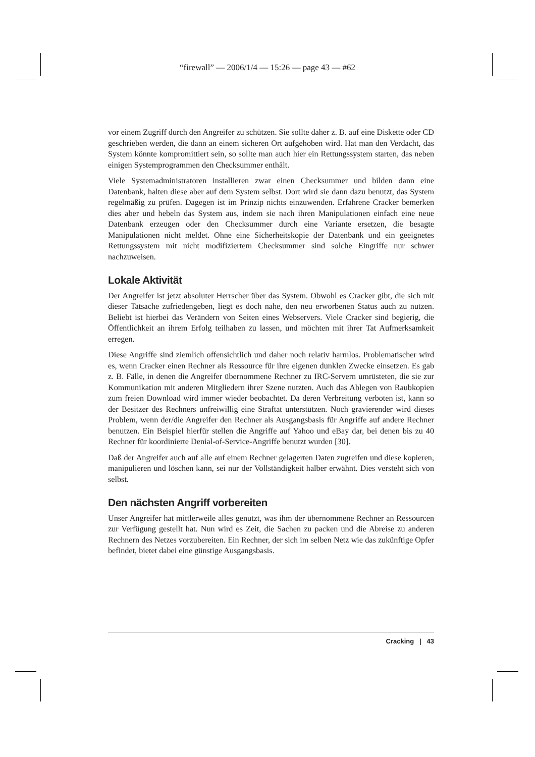“firewall” — 2006/1/4 — 15:26 — page 43 — #62
vor einem Zugriff durch den Angreifer zu schützen. Sie sollte daher z. B. auf eine Diskette oder CD geschrieben werden, die dann an einem sicheren Ort aufgehoben wird. Hat man den Verdacht, das System könnte kompromittiert sein, so sollte man auch hier ein Rettungssystem starten, das neben einigen Systemprogrammen den Checksummer enthält.
Viele Systemadministratoren installieren zwar einen Checksummer und bilden dann eine Datenbank, halten diese aber auf dem System selbst. Dort wird sie dann dazu benutzt, das System regelmäßig zu prüfen. Dagegen ist im Prinzip nichts einzuwenden. Erfahrene Cracker bemerken dies aber und hebeln das System aus, indem sie nach ihren Manipulationen einfach eine neue Datenbank erzeugen oder den Checksummer durch eine Variante ersetzen, die besagte Manipulationen nicht meldet. Ohne eine Sicherheitskopie der Datenbank und ein geeignetes Rettungssystem mit nicht modifiziertem Checksummer sind solche Eingriffe nur schwer nachzuweisen.
Lokale Aktivität
Der Angreifer ist jetzt absoluter Herrscher über das System. Obwohl es Cracker gibt, die sich mit dieser Tatsache zufriedengeben, liegt es doch nahe, den neu erworbenen Status auch zu nutzen. Beliebt ist hierbei das Verändern von Seiten eines Webservers. Viele Cracker sind begierig, die Öffentlichkeit an ihrem Erfolg teilhaben zu lassen, und möchten mit ihrer Tat Aufmerksamkeit erregen.
Diese Angriffe sind ziemlich offensichtlich und daher noch relativ harmlos. Problematischer wird es, wenn Cracker einen Rechner als Ressource für ihre eigenen dunklen Zwecke einsetzen. Es gab z. B. Fälle, in denen die Angreifer übernommene Rechner zu IRC-Servern umrüsteten, die sie zur Kommunikation mit anderen Mitgliedern ihrer Szene nutzten. Auch das Ablegen von Raubkopien zum freien Download wird immer wieder beobachtet. Da deren Verbreitung verboten ist, kann so der Besitzer des Rechners unfreiwillig eine Straftat unterstützen. Noch gravierender wird dieses Problem, wenn der/die Angreifer den Rechner als Ausgangsbasis für Angriffe auf andere Rechner benutzen. Ein Beispiel hierfür stellen die Angriffe auf Yahoo und eBay dar, bei denen bis zu 40 Rechner für koordinierte Denial-of-Service-Angriffe benutzt wurden [30].
Daß der Angreifer auch auf alle auf einem Rechner gelagerten Daten zugreifen und diese kopieren, manipulieren und löschen kann, sei nur der Vollständigkeit halber erwähnt. Dies versteht sich von selbst.
Den nächsten Angriff vorbereiten
Unser Angreifer hat mittlerweile alles genutzt, was ihm der übernommene Rechner an Ressourcen zur Verfügung gestellt hat. Nun wird es Zeit, die Sachen zu packen und die Abreise zu anderen Rechnern des Netzes vorzubereiten. Ein Rechner, der sich im selben Netz wie das zukünftige Opfer befindet, bietet dabei eine günstige Ausgangsbasis.
Cracking | 43